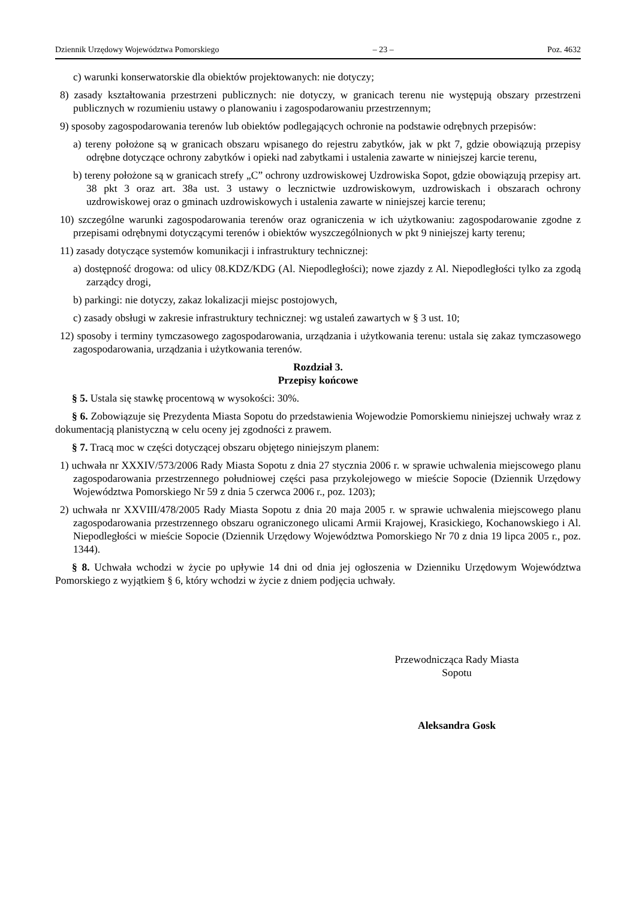Dziennik Urzędowy Województwa Pomorskiego – 23 – Poz. 4632
c) warunki konserwatorskie dla obiektów projektowanych: nie dotyczy;
8) zasady kształtowania przestrzeni publicznych: nie dotyczy, w granicach terenu nie występują obszary przestrzeni publicznych w rozumieniu ustawy o planowaniu i zagospodarowaniu przestrzennym;
9) sposoby zagospodarowania terenów lub obiektów podlegających ochronie na podstawie odrębnych przepisów:
a) tereny położone są w granicach obszaru wpisanego do rejestru zabytków, jak w pkt 7, gdzie obowiązują przepisy odrębne dotyczące ochrony zabytków i opieki nad zabytkami i ustalenia zawarte w niniejszej karcie terenu,
b) tereny położone są w granicach strefy „C” ochrony uzdrowiskowej Uzdrowiska Sopot, gdzie obowiązują przepisy art. 38 pkt 3 oraz art. 38a ust. 3 ustawy o lecznictwie uzdrowiskowym, uzdrowiskach i obszarach ochrony uzdrowiskowej oraz o gminach uzdrowiskowych i ustalenia zawarte w niniejszej karcie terenu;
10) szczególne warunki zagospodarowania terenów oraz ograniczenia w ich użytkowaniu: zagospodarowanie zgodne z przepisami odrębnymi dotyczącymi terenów i obiektów wyszczególnionych w pkt 9 niniejszej karty terenu;
11) zasady dotyczące systemów komunikacji i infrastruktury technicznej:
a) dostępność drogowa: od ulicy 08.KDZ/KDG (Al. Niepodległości); nowe zjazdy z Al. Niepodległości tylko za zgodą zarządcy drogi,
b) parkingi: nie dotyczy, zakaz lokalizacji miejsc postojowych,
c) zasady obsługi w zakresie infrastruktury technicznej: wg ustaleń zawartych w § 3 ust. 10;
12) sposoby i terminy tymczasowego zagospodarowania, urządzania i użytkowania terenu: ustala się zakaz tymczasowego zagospodarowania, urządzania i użytkowania terenów.
Rozdział 3.
Przepisy końcowe
§ 5. Ustala się stawkę procentową w wysokości: 30%.
§ 6. Zobowiązuje się Prezydenta Miasta Sopotu do przedstawienia Wojewodzie Pomorskiemu niniejszej uchwały wraz z dokumentacją planistyczną w celu oceny jej zgodności z prawem.
§ 7. Tracą moc w części dotyczącej obszaru objętego niniejszym planem:
1) uchwała nr XXXIV/573/2006 Rady Miasta Sopotu z dnia 27 stycznia 2006 r. w sprawie uchwalenia miejscowego planu zagospodarowania przestrzennego południowej części pasa przykolejowego w mieście Sopocie (Dziennik Urzędowy Województwa Pomorskiego Nr 59 z dnia 5 czerwca 2006 r., poz. 1203);
2) uchwała nr XXVIII/478/2005 Rady Miasta Sopotu z dnia 20 maja 2005 r. w sprawie uchwalenia miejscowego planu zagospodarowania przestrzennego obszaru ograniczonego ulicami Armii Krajowej, Krasickiego, Kochanowskiego i Al. Niepodległości w mieście Sopocie (Dziennik Urzędowy Województwa Pomorskiego Nr 70 z dnia 19 lipca 2005 r., poz. 1344).
§ 8. Uchwała wchodzi w życie po upływie 14 dni od dnia jej ogłoszenia w Dzienniku Urzędowym Województwa Pomorskiego z wyjątkiem § 6, który wchodzi w życie z dniem podjęcia uchwały.
Przewodnicząca Rady Miasta
Sopotu
Aleksandra Gosk